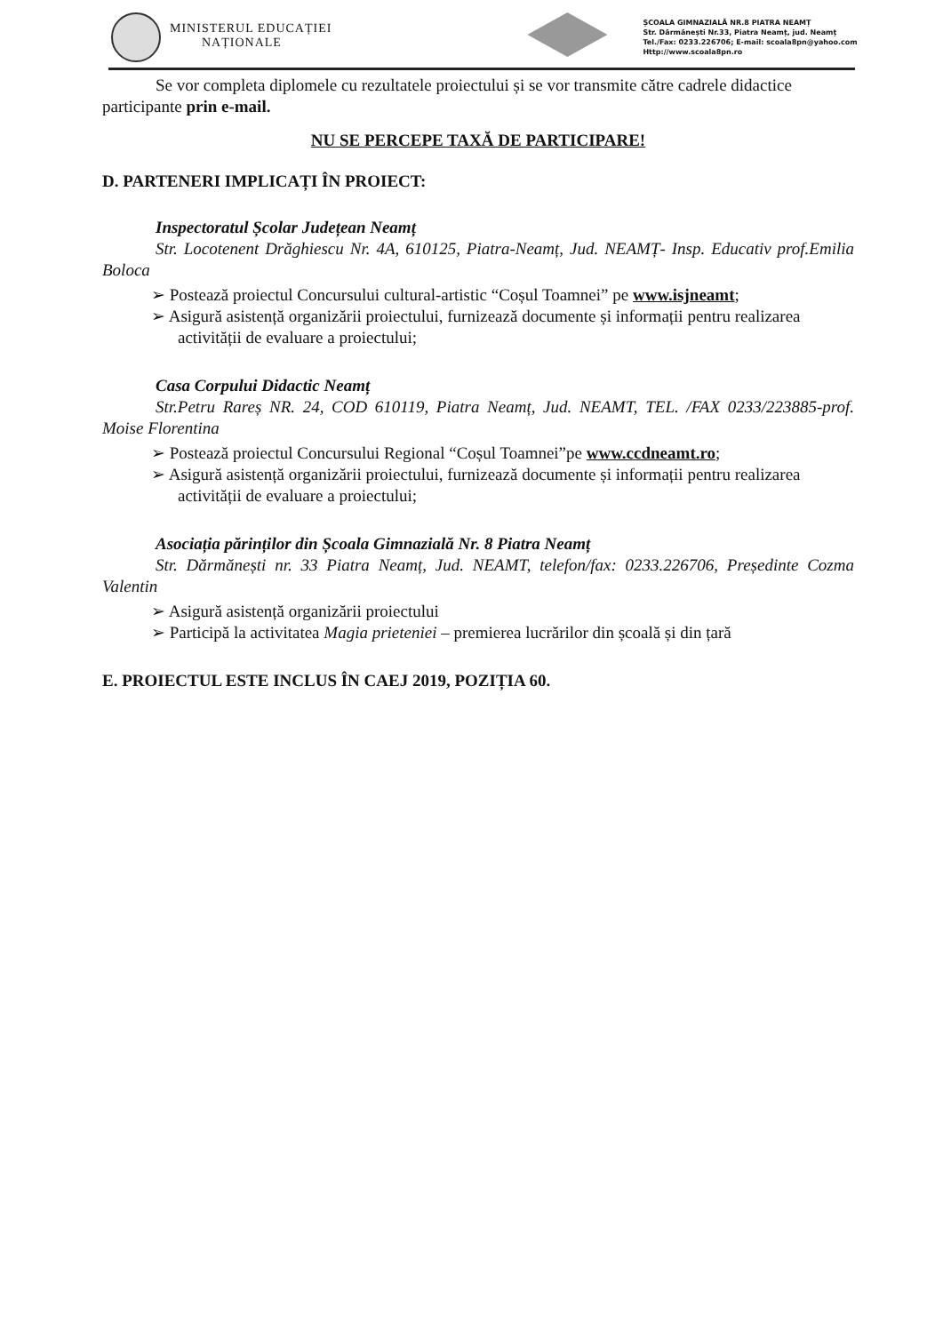MINISTERUL EDUCAȚIEI
NAȚIONALE
ȘCOALA GIMNAZIALĂ NR.8 PIATRA NEAMȚ
Str. Dărmănești Nr.33, Piatra Neamț, jud. Neamț
Tel./Fax: 0233.226706; E-mail: scoala8pn@yahoo.com
Http://www.scoala8pn.ro
Se vor completa diplomele cu rezultatele proiectului și se vor transmite către cadrele didactice participante prin e-mail.
NU SE PERCEPE TAXĂ DE PARTICIPARE!
D. PARTENERI IMPLICAȚI ÎN PROIECT:
Inspectoratul Școlar Județean Neamț
Str. Locotenent Drăghiescu Nr. 4A, 610125, Piatra-Neamț, Jud. NEAMȚ- Insp. Educativ prof.Emilia Boloca
➢ Postează proiectul Concursului cultural-artistic “Coșul Toamnei” pe www.isjneamt;
➢ Asigură asistență organizării proiectului, furnizează documente și informații pentru realizarea activității de evaluare a proiectului;
Casa Corpului Didactic Neamț
Str.Petru Rareș NR. 24, COD 610119, Piatra Neamț, Jud. NEAMT, TEL. /FAX 0233/223885-prof. Moise Florentina
➢ Postează proiectul Concursului Regional “Coșul Toamnei”pe www.ccdneamt.ro;
➢ Asigură asistență organizării proiectului, furnizează documente și informații pentru realizarea activității de evaluare a proiectului;
Asociația părinților din Școala Gimnazială Nr. 8 Piatra Neamț
Str. Dărmănești nr. 33 Piatra Neamț, Jud. NEAMT, telefon/fax: 0233.226706, Președinte Cozma Valentin
➢ Asigură asistență organizării proiectului
➢ Participă la activitatea Magia prieteniei – premierea lucrărilor din școală și din țară
E. PROIECTUL ESTE INCLUS ÎN CAEJ 2019, POZIȚIA 60.